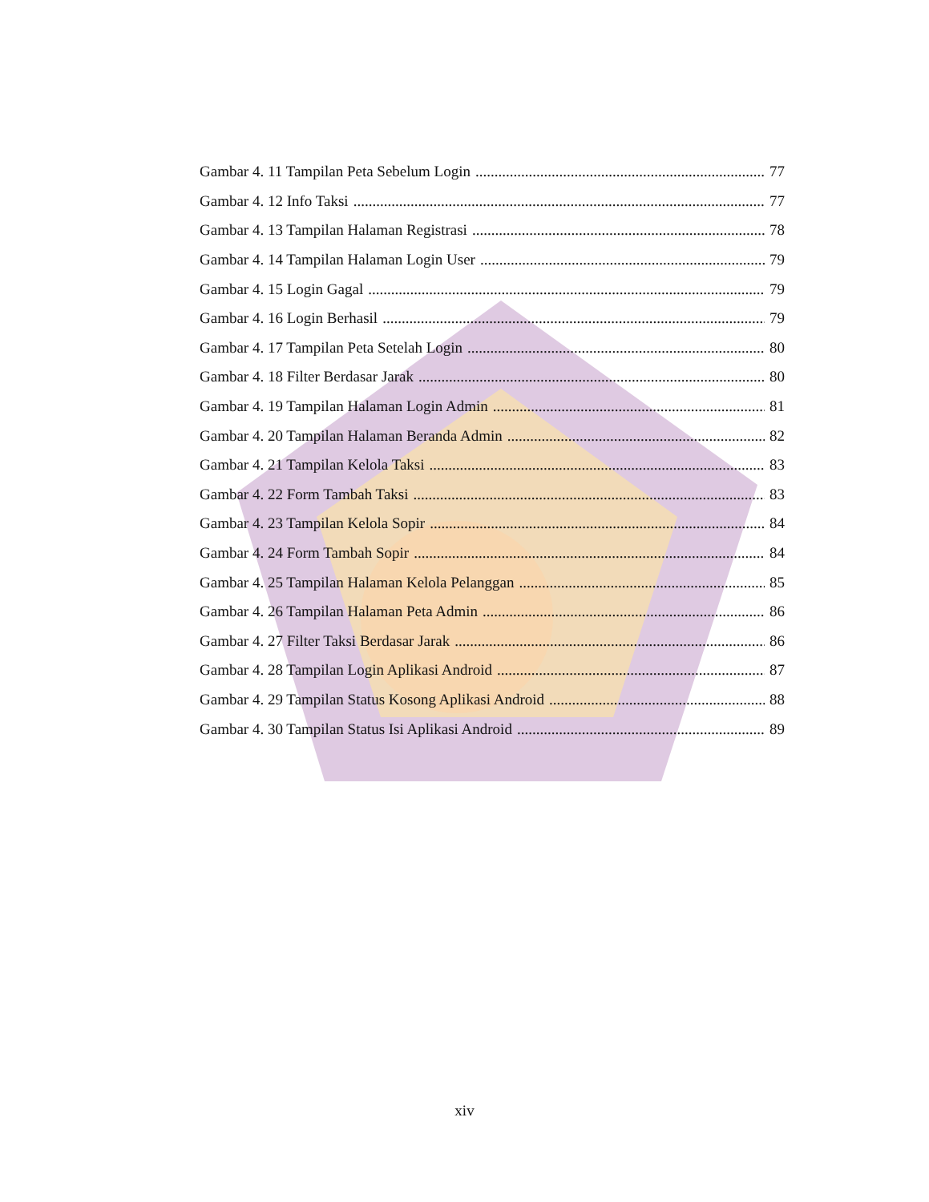Gambar 4. 11 Tampilan Peta Sebelum Login 77
Gambar 4. 12 Info Taksi 77
Gambar 4. 13 Tampilan Halaman Registrasi 78
Gambar 4. 14 Tampilan Halaman Login User 79
Gambar 4. 15 Login Gagal 79
Gambar 4. 16 Login Berhasil 79
Gambar 4. 17 Tampilan Peta Setelah Login 80
Gambar 4. 18 Filter Berdasar Jarak 80
Gambar 4. 19 Tampilan Halaman Login Admin 81
Gambar 4. 20 Tampilan Halaman Beranda Admin 82
Gambar 4. 21 Tampilan Kelola Taksi 83
Gambar 4. 22 Form Tambah Taksi 83
Gambar 4. 23 Tampilan Kelola Sopir 84
Gambar 4. 24 Form Tambah Sopir 84
Gambar 4. 25 Tampilan Halaman Kelola Pelanggan 85
Gambar 4. 26 Tampilan Halaman Peta Admin 86
Gambar 4. 27 Filter Taksi Berdasar Jarak 86
Gambar 4. 28 Tampilan Login Aplikasi Android 87
Gambar 4. 29 Tampilan Status Kosong Aplikasi Android 88
Gambar 4. 30 Tampilan Status Isi Aplikasi Android 89
xiv